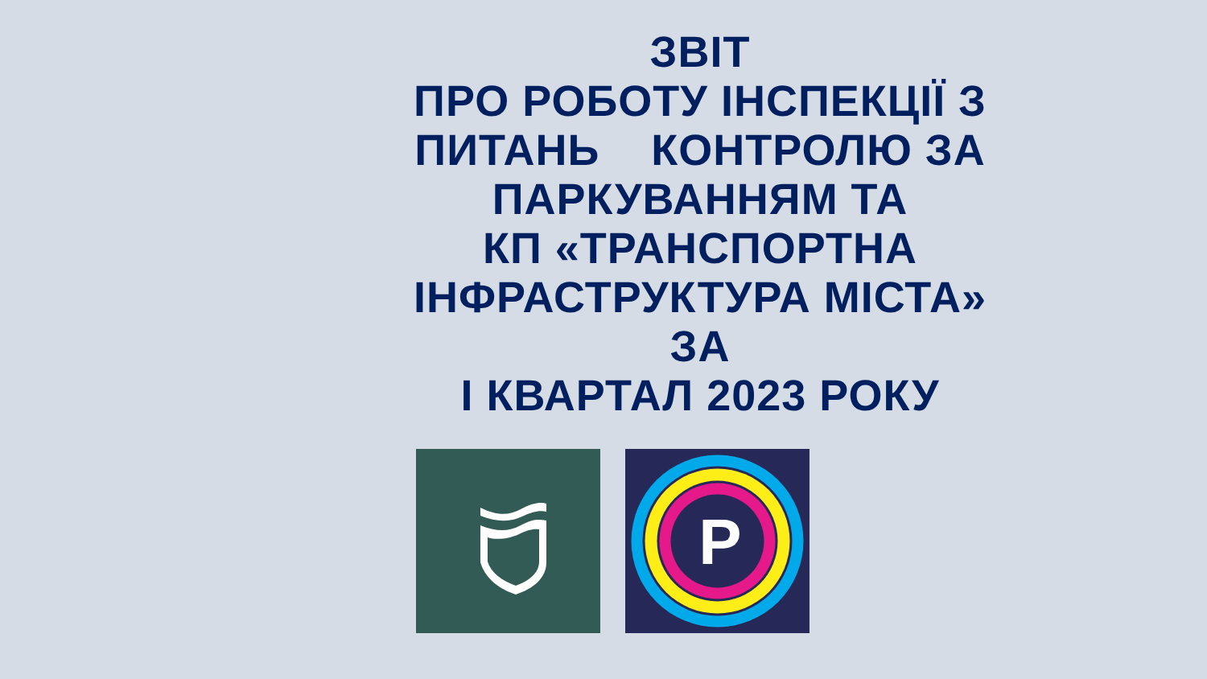ЗВІТ
ПРО РОБОТУ ІНСПЕКЦІЇ З
ПИТАНЬ КОНТРОЛЮ ЗА
ПАРКУВАННЯМ ТА
КП «ТРАНСПОРТНА
ІНФРАСТРУКТУРА МІСТА»
ЗА
І КВАРТАЛ 2023 РОКУ
P